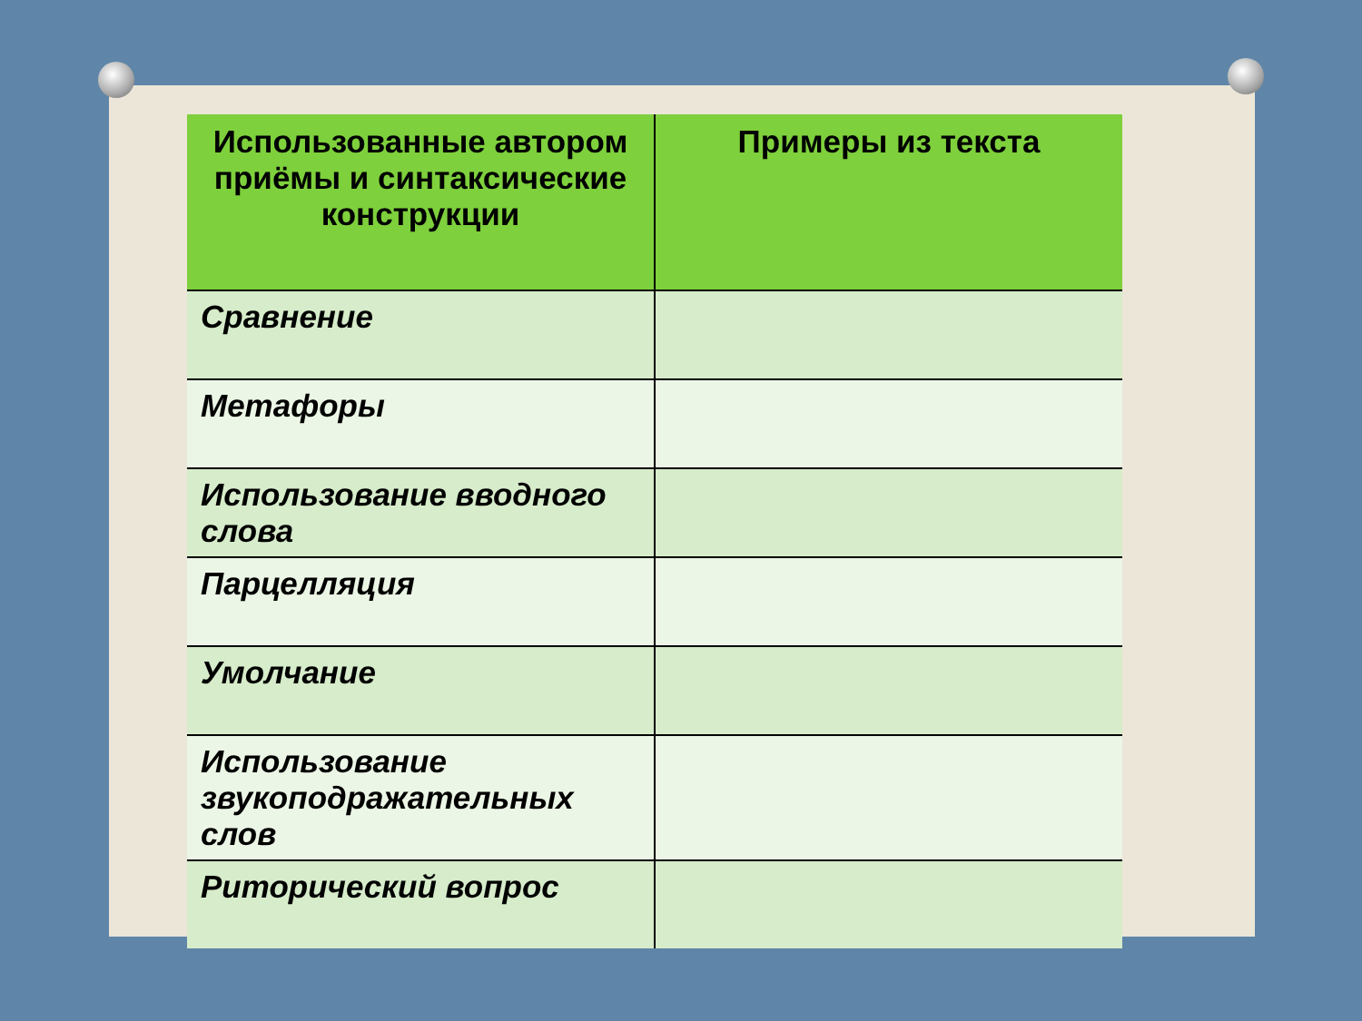| Использованные автором приёмы и синтаксические конструкции | Примеры из текста |
| --- | --- |
| Сравнение | |
| Метафоры | |
| Использование вводного слова | |
| Парцелляция | |
| Умолчание | |
| Использование звукоподражательных слов | |
| Риторический вопрос | |